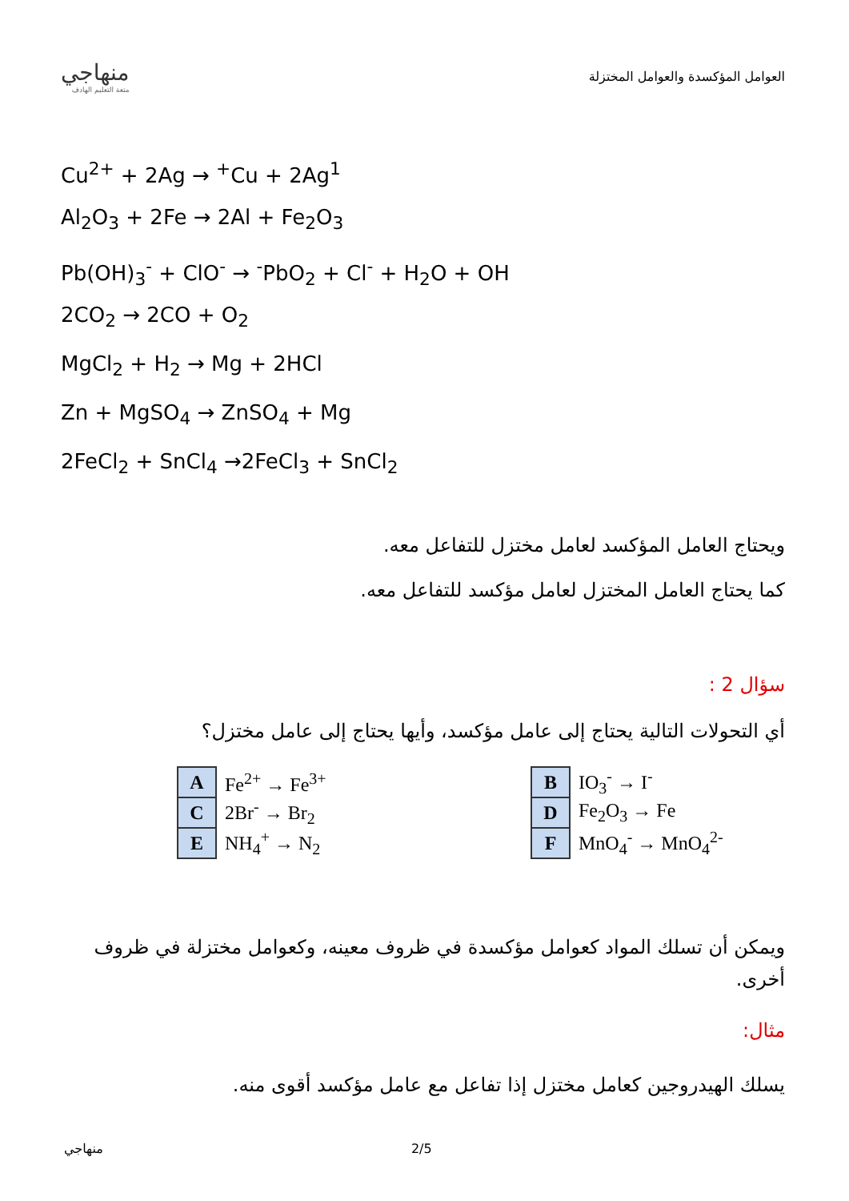منهاجي
متعة التعليم الهادف
العوامل المؤكسدة والعوامل المختزلة
Cu<sup>2+</sup> + 2Ag → <sup>+</sup>Cu + 2Ag<sup>1</sup>
Al<sub>2</sub>O<sub>3</sub> + 2Fe → 2Al + Fe<sub>2</sub>O<sub>3</sub>
Pb(OH)<sub>3</sub><sup>-</sup> + ClO<sup>-</sup> → <sup>-</sup>PbO<sub>2</sub> + Cl<sup>-</sup> + H<sub>2</sub>O + OH
2CO<sub>2</sub> → 2CO + O<sub>2</sub>
MgCl<sub>2</sub> + H<sub>2</sub> → Mg + 2HCl
Zn + MgSO<sub>4</sub> → ZnSO<sub>4</sub> + Mg
2FeCl<sub>2</sub> + SnCl<sub>4</sub> →2FeCl<sub>3</sub> + SnCl<sub>2</sub>
ويحتاج العامل المؤكسد لعامل مختزل للتفاعل معه.
كما يحتاج العامل المختزل لعامل مؤكسد للتفاعل معه.
سؤال 2 :
أي التحولات التالية يحتاج إلى عامل مؤكسد، وأيها يحتاج إلى عامل مختزل؟
| A | Fe<sup>2+</sup> → Fe<sup>3+</sup> |
| C | 2Br<sup>-</sup> → Br<sub>2</sub> |
| E | NH<sub>4</sub><sup>+</sup> → N<sub>2</sub> |
| B | IO<sub>3</sub><sup>-</sup> → I<sup>-</sup> |
| D | Fe<sub>2</sub>O<sub>3</sub> → Fe |
| F | MnO<sub>4</sub><sup>-</sup> → MnO<sub>4</sub><sup>2-</sup> |
ويمكن أن تسلك المواد كعوامل مؤكسدة في ظروف معينه، وكعوامل مختزلة في ظروف أخرى.
مثال:
يسلك الهيدروجين كعامل مختزل إذا تفاعل مع عامل مؤكسد أقوى منه.
منهاجي 2/5